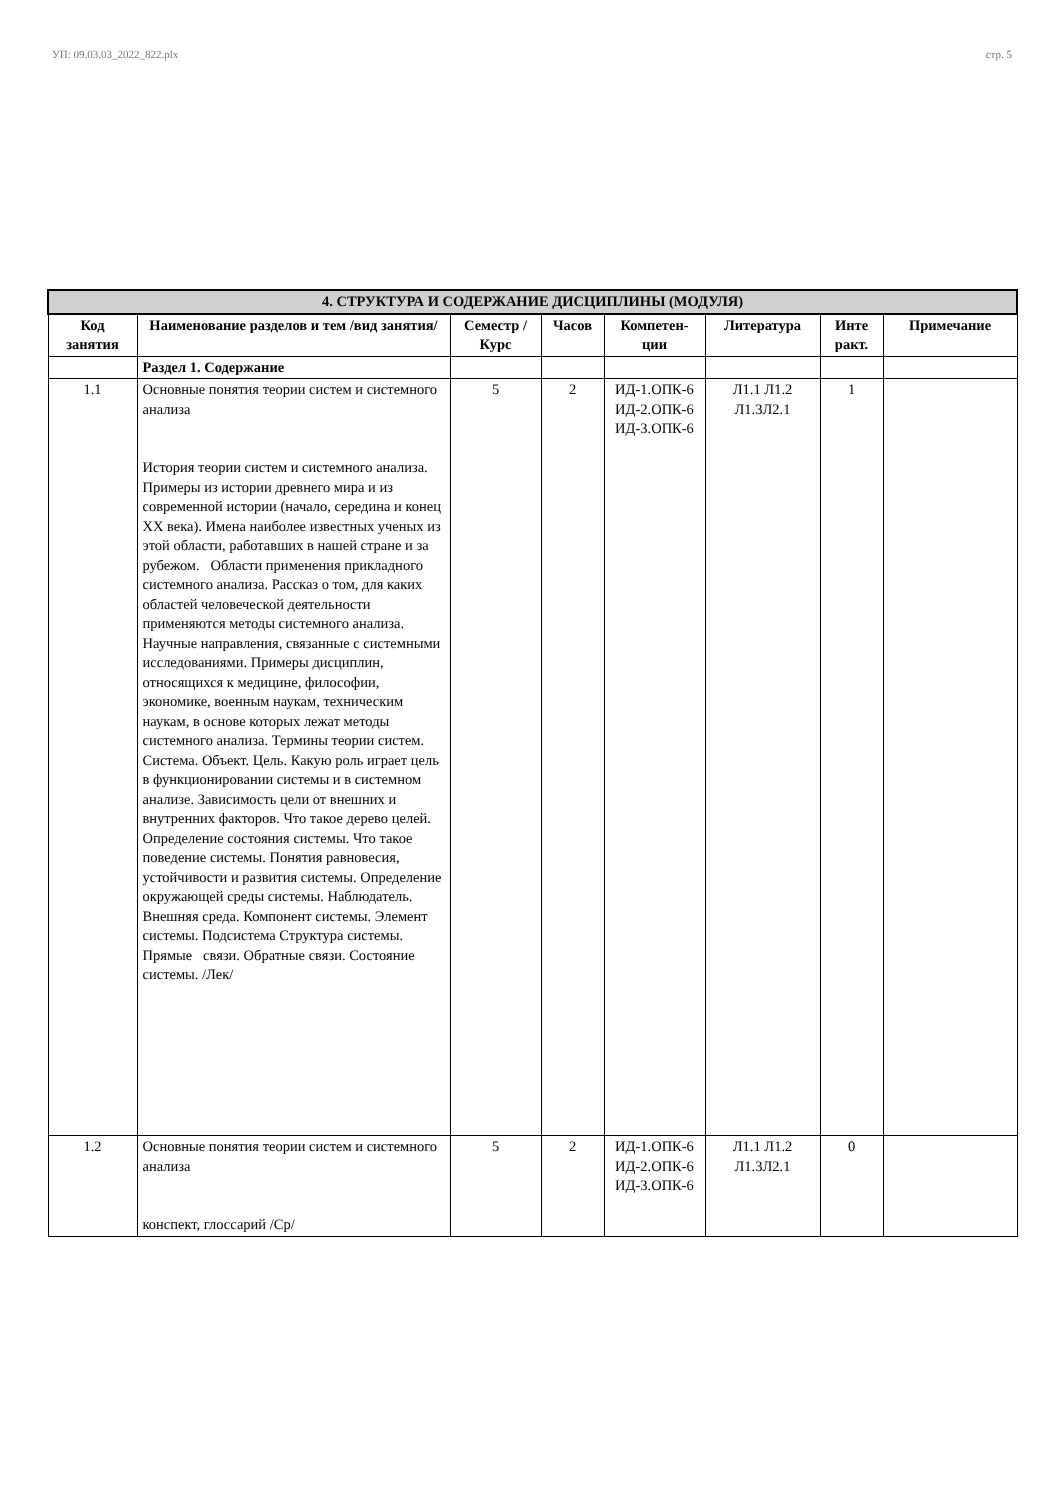УП: 09.03.03_2022_822.plx стр. 5
| 4. СТРУКТУРА И СОДЕРЖАНИЕ ДИСЦИПЛИНЫ (МОДУЛЯ) | | | | | | | |
| --- | --- | --- | --- | --- | --- | --- | --- |
| Код занятия | Наименование разделов и тем /вид занятия/ | Семестр / Курс | Часов | Компетен-ции | Литература | Инте ракт. | Примечание |
| | Раздел 1. Содержание | | | | | | |
| 1.1 | Основные понятия теории систем и системного анализа История теории систем и системного анализа. Примеры из истории древнего мира и из современной истории (начало, середина и конец XX века). Имена наиболее известных ученых из этой области, работавших в нашей стране и за рубежом. Области применения прикладного системного анализа. Рассказ о том, для каких областей человеческой деятельности применяются методы системного анализа. Научные направления, связанные с системными исследованиями. Примеры дисциплин, относящихся к медицине, философии, экономике, военным наукам, техническим наукам, в основе которых лежат методы системного анализа. Термины теории систем. Система. Объект. Цель. Какую роль играет цель в функционировании системы и в системном анализе. Зависимость цели от внешних и внутренних факторов. Что такое дерево целей. Определение состояния системы. Что такое поведение системы. Понятия равновесия, устойчивости и развития системы. Определение окружающей среды системы. Наблюдатель. Внешняя среда. Компонент системы. Элемент системы. Подсистема Структура системы. Прямые связи. Обратные связи. Состояние системы. /Лек/ | 5 | 2 | ИД-1.ОПК-6 ИД-2.ОПК-6 ИД-3.ОПК-6 | Л1.1 Л1.2 Л1.3Л2.1 | 1 | |
| 1.2 | Основные понятия теории систем и системного анализа конспект, глоссарий /Ср/ | 5 | 2 | ИД-1.ОПК-6 ИД-2.ОПК-6 ИД-3.ОПК-6 | Л1.1 Л1.2 Л1.3Л2.1 | 0 | |